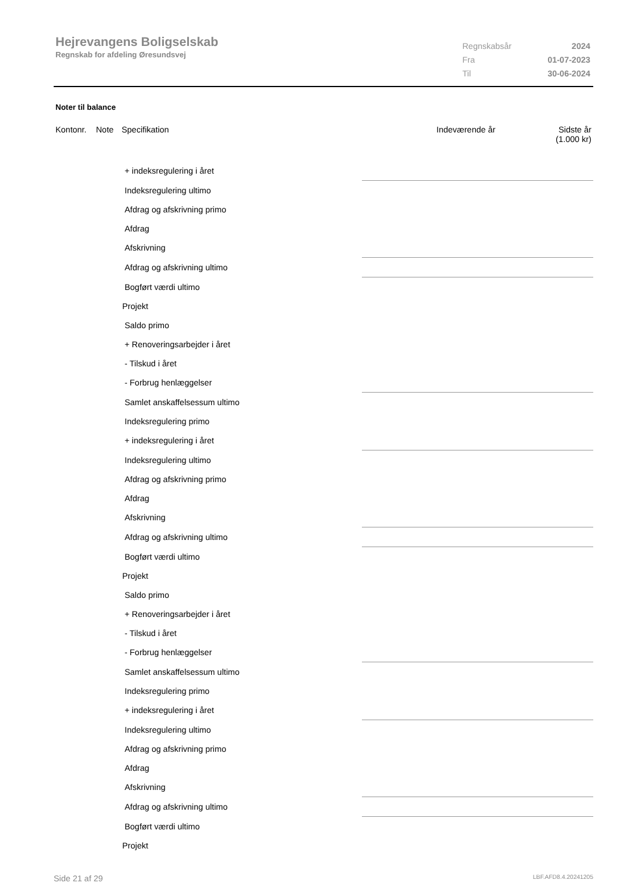Hejrevangens Boligselskab
Regnskab for afdeling Øresundsvej
| Regnskabsår | 2024 |
| Fra | 01-07-2023 |
| Til | 30-06-2024 |
Noter til balance
| Kontonr. | Note | Specifikation | Indeværende år | Sidste år (1.000 kr) |
| --- | --- | --- | --- | --- |
| + indeksregulering i året | |
| Indeksregulering ultimo | |
| Afdrag og afskrivning primo | |
| Afdrag | |
| Afskrivning | |
| Afdrag og afskrivning ultimo | |
| Bogført værdi ultimo | |
| Projekt | |
| Saldo primo | |
| + Renoveringsarbejder i året | |
| - Tilskud i året | |
| - Forbrug henlæggelser | |
| Samlet anskaffelsessum ultimo | |
| Indeksregulering primo | |
| + indeksregulering i året | |
| Indeksregulering ultimo | |
| Afdrag og afskrivning primo | |
| Afdrag | |
| Afskrivning | |
| Afdrag og afskrivning ultimo | |
| Bogført værdi ultimo | |
| Projekt | |
| Saldo primo | |
| + Renoveringsarbejder i året | |
| - Tilskud i året | |
| - Forbrug henlæggelser | |
| Samlet anskaffelsessum ultimo | |
| Indeksregulering primo | |
| + indeksregulering i året | |
| Indeksregulering ultimo | |
| Afdrag og afskrivning primo | |
| Afdrag | |
| Afskrivning | |
| Afdrag og afskrivning ultimo | |
| Bogført værdi ultimo | |
| Projekt | |
Side 21 af 29 LBF.AFD8.4.20241205